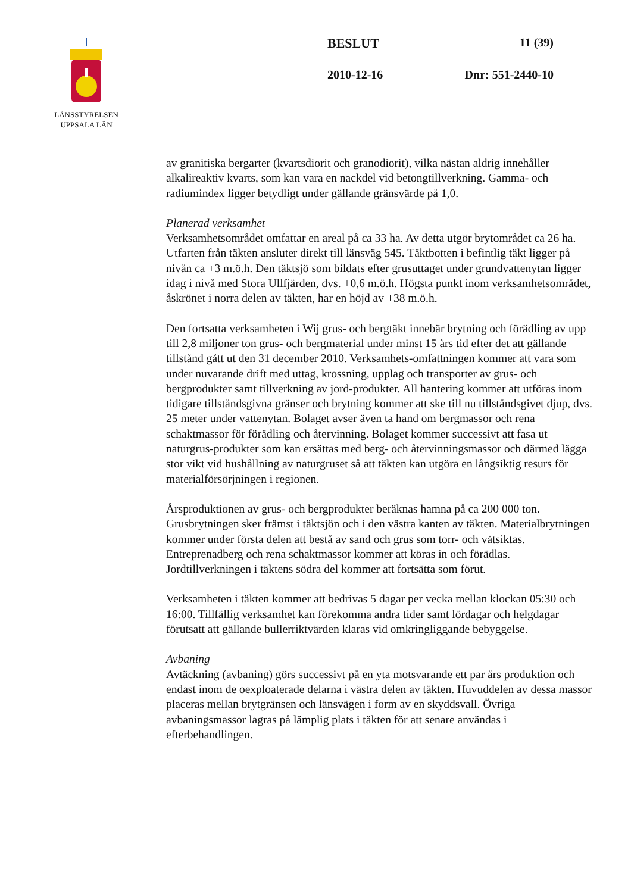LÄNSSTYRELSEN
UPPSALA LÄN
BESLUT 11 (39)
2010-12-16 Dnr: 551-2440-10
av granitiska bergarter (kvartsdiorit och granodiorit), vilka nästan aldrig innehåller alkalireaktiv kvarts, som kan vara en nackdel vid betongtillverkning. Gamma- och radiumindex ligger betydligt under gällande gränsvärde på 1,0.
Planerad verksamhet
Verksamhetsområdet omfattar en areal på ca 33 ha. Av detta utgör brytområdet ca 26 ha. Utfarten från täkten ansluter direkt till länsväg 545. Täktbotten i befintlig täkt ligger på nivån ca +3 m.ö.h. Den täktsjö som bildats efter grusuttaget under grundvattenytan ligger idag i nivå med Stora Ullfjärden, dvs. +0,6 m.ö.h. Högsta punkt inom verksamhetsområdet, åskrönet i norra delen av täkten, har en höjd av +38 m.ö.h.
Den fortsatta verksamheten i Wij grus- och bergtäkt innebär brytning och förädling av upp till 2,8 miljoner ton grus- och bergmaterial under minst 15 års tid efter det att gällande tillstånd gått ut den 31 december 2010. Verksamhets-omfattningen kommer att vara som under nuvarande drift med uttag, krossning, upplag och transporter av grus- och bergprodukter samt tillverkning av jord-produkter. All hantering kommer att utföras inom tidigare tillståndsgivna gränser och brytning kommer att ske till nu tillståndsgivet djup, dvs. 25 meter under vattenytan. Bolaget avser även ta hand om bergmassor och rena schaktmassor för förädling och återvinning. Bolaget kommer successivt att fasa ut naturgrus-produkter som kan ersättas med berg- och återvinningsmassor och därmed lägga stor vikt vid hushållning av naturgruset så att täkten kan utgöra en långsiktig resurs för materialförsörjningen i regionen.
Årsproduktionen av grus- och bergprodukter beräknas hamna på ca 200 000 ton. Grusbrytningen sker främst i täktsjön och i den västra kanten av täkten. Materialbrytningen kommer under första delen att bestå av sand och grus som torr- och våtsiktas. Entreprenadberg och rena schaktmassor kommer att köras in och förädlas. Jordtillverkningen i täktens södra del kommer att fortsätta som förut.
Verksamheten i täkten kommer att bedrivas 5 dagar per vecka mellan klockan 05:30 och 16:00. Tillfällig verksamhet kan förekomma andra tider samt lördagar och helgdagar förutsatt att gällande bullerriktvärden klaras vid omkringliggande bebyggelse.
Avbaning
Avtäckning (avbaning) görs successivt på en yta motsvarande ett par års produktion och endast inom de oexploaterade delarna i västra delen av täkten. Huvuddelen av dessa massor placeras mellan brytgränsen och länsvägen i form av en skyddsvall. Övriga avbaningsmassor lagras på lämplig plats i täkten för att senare användas i efterbehandlingen.